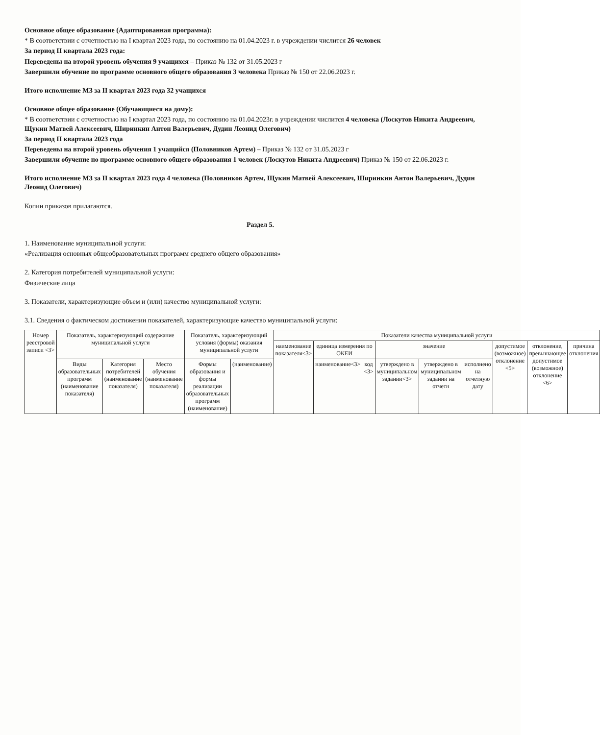Основное общее образование (Адаптированная программа):
* В соответствии с отчетностью на I квартал 2023 года, по состоянию на 01.04.2023 г. в учреждении числится 26 человек
За период II квартала 2023 года:
Переведены на второй уровень обучения 9 учащихся – Приказ № 132 от 31.05.2023 г
Завершили обучение по программе основного общего образования 3 человека Приказ № 150 от 22.06.2023 г.
Итого исполнение МЗ за II квартал 2023 года 32 учащихся
Основное общее образование (Обучающиеся на дому):
* В соответствии с отчетностью на I квартал 2023 года, по состоянию на 01.04.2023г. в учреждении числится 4 человека (Лоскутов Никита Андреевич, Щукин Матвей Алексеевич, Ширинкин Антон Валерьевич, Дудин Леонид Олегович)
За период II квартала 2023 года
Переведены на второй уровень обучения 1 учащийся (Половников Артем) – Приказ № 132 от 31.05.2023 г
Завершили обучение по программе основного общего образования 1 человек (Лоскутов Никита Андреевич) Приказ № 150 от 22.06.2023 г.
Итого исполнение МЗ за II квартал 2023 года 4 человека (Половников Артем, Щукин Матвей Алексеевич, Ширинкин Антон Валерьевич, Дудин Леонид Олегович)
Копии приказов прилагаются.
Раздел 5.
1. Наименование муниципальной услуги:
«Реализация основных общеобразовательных программ среднего общего образования»
2. Категория потребителей муниципальной услуги:
Физические лица
3. Показатели, характеризующие объем и (или) качество муниципальной услуги:
3.1. Сведения о фактическом достижении показателей, характеризующие качество муниципальной услуги:
| Номер реестровой записи <3> | Показатель, характеризующий содержание муниципальной услуги | | | Показатель, характеризующий условия (формы) оказания муниципальной услуги | | Показатели качества муниципальной услуги | | | | | | | | |
| --- | --- | --- | --- | --- | --- | --- | --- | --- | --- | --- | --- | --- | --- | --- |
| | | | | | | наименование показателя<3> | единица измерения по ОКЕИ | | значение | | | допустимое (возможное) отклонение <5> | отклонение, превышающее допустимое (возможное) отклонение <6> | причина отклонения |
| | Виды образовательных программ (наименование показателя) | Категория потребителей (наименование показателя) | Место обучения (наименование показателя) | Формы образования и формы реализации образовательных программ (наименование) | (наименование) | | наименование<3> | код <3> | утверждено в муниципальном задании<3> | утверждено в муниципальном задании на отчетн | исполнено на отчетную дату | | | |